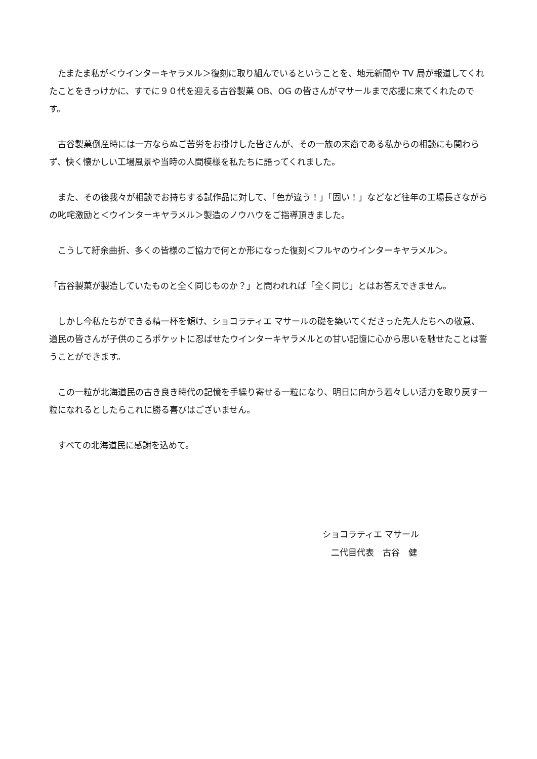たまたま私が＜ウインターキヤラメル＞復刻に取り組んでいるということを、地元新聞や TV 局が報道してくれたことをきっけかに、すでに９０代を迎える古谷製菓 OB、OG の皆さんがマサールまで応援に来てくれたのです。
　古谷製菓倒産時には一方ならぬご苦労をお掛けした皆さんが、その一族の末裔である私からの相談にも関わらず、快く懐かしい工場風景や当時の人間模様を私たちに語ってくれました。
　また、その後我々が相談でお持ちする試作品に対して、「色が違う！」「固い！」などなど往年の工場長さながらの叱咤激励と＜ウインターキヤラメル＞製造のノウハウをご指導頂きました。
　こうして紆余曲折、多くの皆様のご協力で何とか形になった復刻＜フルヤのウインターキヤラメル＞。
「古谷製菓が製造していたものと全く同じものか？」と問われれば「全く同じ」とはお答えできません。
　しかし今私たちができる精一杯を傾け、ショコラティエ マサールの礎を築いてくださった先人たちへの敬意、道民の皆さんが子供のころポケットに忍ばせたウインターキヤラメルとの甘い記憶に心から思いを馳せたことは誓うことができます。
　この一粒が北海道民の古き良き時代の記憶を手繰り寄せる一粒になり、明日に向かう若々しい活力を取り戻す一粒になれるとしたらこれに勝る喜びはございません。
　すべての北海道民に感謝を込めて。
ショコラティエ マサール
　二代目代表　古谷　健